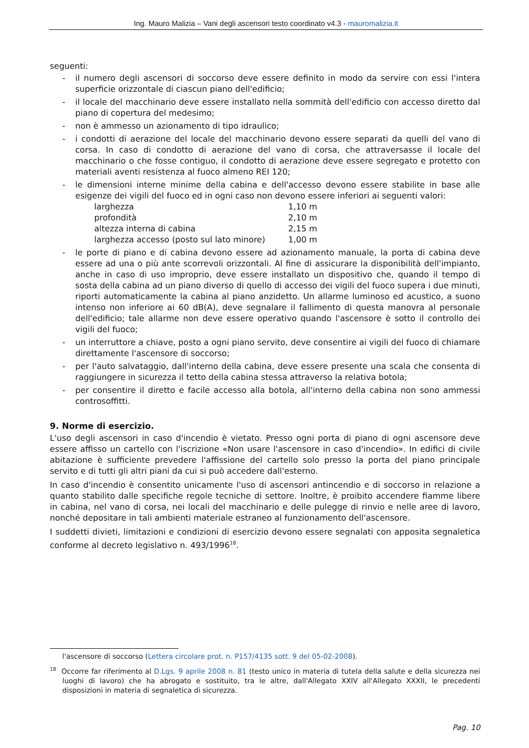Ing. Mauro Malizia – Vani degli ascensori testo coordinato v4.3 - mauromalizia.it
seguenti:
- il numero degli ascensori di soccorso deve essere definito in modo da servire con essi l'intera superficie orizzontale di ciascun piano dell'edificio;
- il locale del macchinario deve essere installato nella sommità dell'edificio con accesso diretto dal piano di copertura del medesimo;
- non è ammesso un azionamento di tipo idraulico;
- i condotti di aerazione del locale del macchinario devono essere separati da quelli del vano di corsa. In caso di condotto di aerazione del vano di corsa, che attraversasse il locale del macchinario o che fosse contiguo, il condotto di aerazione deve essere segregato e protetto con materiali aventi resistenza al fuoco almeno REI 120;
- le dimensioni interne minime della cabina e dell'accesso devono essere stabilite in base alle esigenze dei vigili del fuoco ed in ogni caso non devono essere inferiori ai seguenti valori:
| larghezza | 1,10 m |
| profondità | 2,10 m |
| altezza interna di cabina | 2,15 m |
| larghezza accesso (posto sul lato minore) | 1,00 m |
- le porte di piano e di cabina devono essere ad azionamento manuale, la porta di cabina deve essere ad una o più ante scorrevoli orizzontali. Al fine di assicurare la disponibilità dell'impianto, anche in caso di uso improprio, deve essere installato un dispositivo che, quando il tempo di sosta della cabina ad un piano diverso di quello di accesso dei vigili del fuoco supera i due minuti, riporti automaticamente la cabina al piano anzidetto. Un allarme luminoso ed acustico, a suono intenso non inferiore ai 60 dB(A), deve segnalare il fallimento di questa manovra al personale dell'edificio; tale allarme non deve essere operativo quando l'ascensore è sotto il controllo dei vigili del fuoco;
- un interruttore a chiave, posto a ogni piano servito, deve consentire ai vigili del fuoco di chiamare direttamente l'ascensore di soccorso;
- per l'auto salvataggio, dall'interno della cabina, deve essere presente una scala che consenta di raggiungere in sicurezza il tetto della cabina stessa attraverso la relativa botola;
- per consentire il diretto e facile accesso alla botola, all'interno della cabina non sono ammessi controsoffitti.
9. Norme di esercizio.
L'uso degli ascensori in caso d'incendio è vietato. Presso ogni porta di piano di ogni ascensore deve essere affisso un cartello con l'iscrizione «Non usare l'ascensore in caso d'incendio». In edifici di civile abitazione è sufficiente prevedere l'affissione del cartello solo presso la porta del piano principale servito e di tutti gli altri piani da cui si può accedere dall'esterno.
In caso d'incendio è consentito unicamente l'uso di ascensori antincendio e di soccorso in relazione a quanto stabilito dalle specifiche regole tecniche di settore. Inoltre, è proibito accendere fiamme libere in cabina, nel vano di corsa, nei locali del macchinario e delle pulegge di rinvio e nelle aree di lavoro, nonché depositare in tali ambienti materiale estraneo al funzionamento dell'ascensore.
I suddetti divieti, limitazioni e condizioni di esercizio devono essere segnalati con apposita segnaletica conforme al decreto legislativo n. 493/1996<sup>18</sup>.
l'ascensore di soccorso (Lettera circolare prot. n. P157/4135 sott. 9 del 05-02-2008).
<sup>18</sup> Occorre far riferimento al D.Lgs. 9 aprile 2008 n. 81 (testo unico in materia di tutela della salute e della sicurezza nei luoghi di lavoro) che ha abrogato e sostituito, tra le altre, dall'Allegato XXIV all'Allegato XXXII, le precedenti disposizioni in materia di segnaletica di sicurezza.
Pag. 10